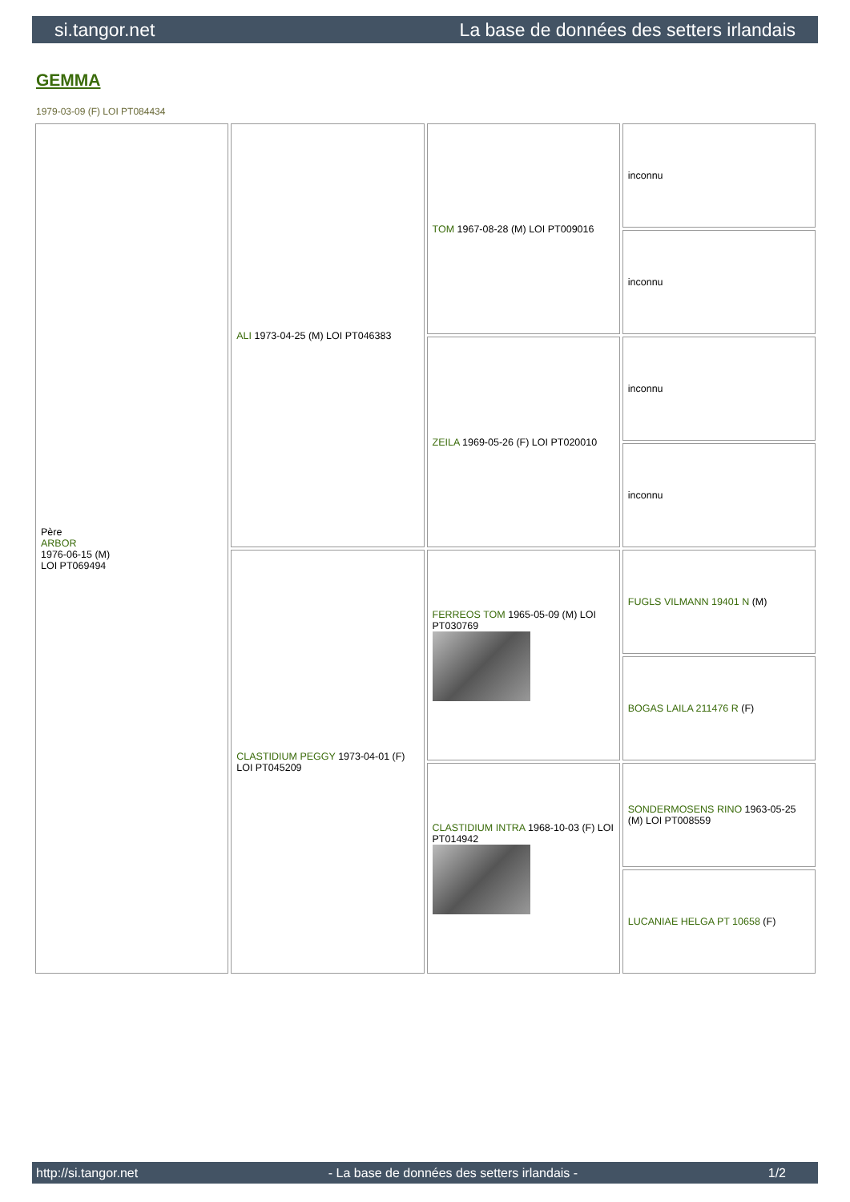si.tangor.net La base de données des setters irlandais
GEMMA
1979-03-09 (F) LOI PT084434
| Père ARBOR 1976-06-15 (M) LOI PT069494 | ALI 1973-04-25 (M) LOI PT046383 | TOM 1967-08-28 (M) LOI PT009016 | inconnu |
| | | | inconnu |
| | | ZEILA 1969-05-26 (F) LOI PT020010 | inconnu |
| | | | inconnu |
| | CLASTIDIUM PEGGY 1973-04-01 (F) LOI PT045209 | FERREOS TOM 1965-05-09 (M) LOI PT030769 | FUGLS VILMANN 19401 N (M) |
| | | | BOGAS LAILA 211476 R (F) |
| | | CLASTIDIUM INTRA 1968-10-03 (F) LOI PT014942 | SONDERMOSENS RINO 1963-05-25 (M) LOI PT008559 |
| | | | LUCANIAE HELGA PT 10658 (F) |
http://si.tangor.net - La base de données des setters irlandais - 1/2